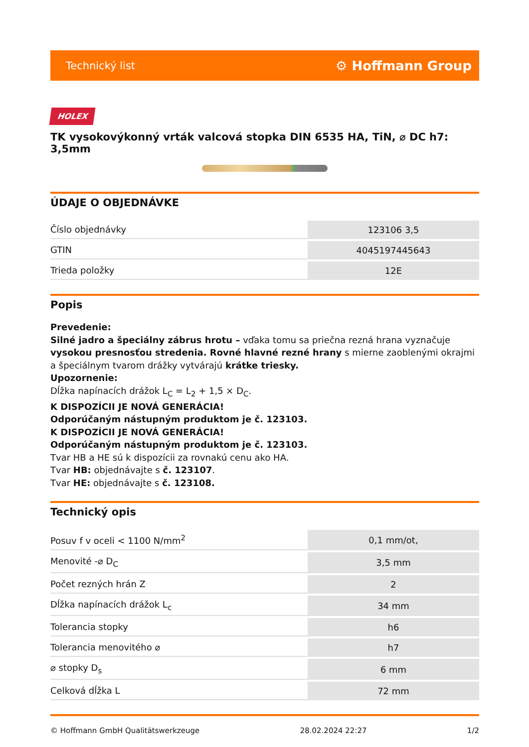Technický list ⚙ Hoffmann Group
HOLEX
TK vysokovýkonný vrták valcová stopka DIN 6535 HA, TiN, ⌀ DC h7: 3,5mm
ÚDAJE O OBJEDNÁVKE
| Číslo objednávky | 123106 3,5 |
| GTIN | 4045197445643 |
| Trieda položky | 12E |
Popis
Prevedenie:
Silné jadro a špeciálny zábrus hrotu – vďaka tomu sa priečna rezná hrana vyznačuje vysokou presnosťou stredenia. Rovné hlavné rezné hrany s mierne zaoblenými okrajmi a špeciálnym tvarom drážky vytvárajú krátke triesky.
Upozornenie:
Dĺžka napínacích drážok L<sub>C</sub> = L<sub>2</sub> + 1,5 × D<sub>C</sub>.
K DISPOZÍCII JE NOVÁ GENERÁCIA!
Odporúčaným nástupným produktom je č. 123103.
K DISPOZÍCII JE NOVÁ GENERÁCIA!
Odporúčaným nástupným produktom je č. 123103.
Tvar HB a HE sú k dispozícii za rovnakú cenu ako HA.
Tvar HB: objednávajte s č. 123107.
Tvar HE: objednávajte s č. 123108.
Technický opis
| Posuv f v oceli < 1100 N/mm<sup>2</sup> | 0,1 mm/ot, |
| Menovité -⌀ D<sub>C</sub> | 3,5 mm |
| Počet rezných hrán Z | 2 |
| Dĺžka napínacích drážok L<sub>c</sub> | 34 mm |
| Tolerancia stopky | h6 |
| Tolerancia menovitého ⌀ | h7 |
| ⌀ stopky D<sub>s</sub> | 6 mm |
| Celková dĺžka L | 72 mm |
© Hoffmann GmbH Qualitätswerkzeuge 28.02.2024 22:27 1/2